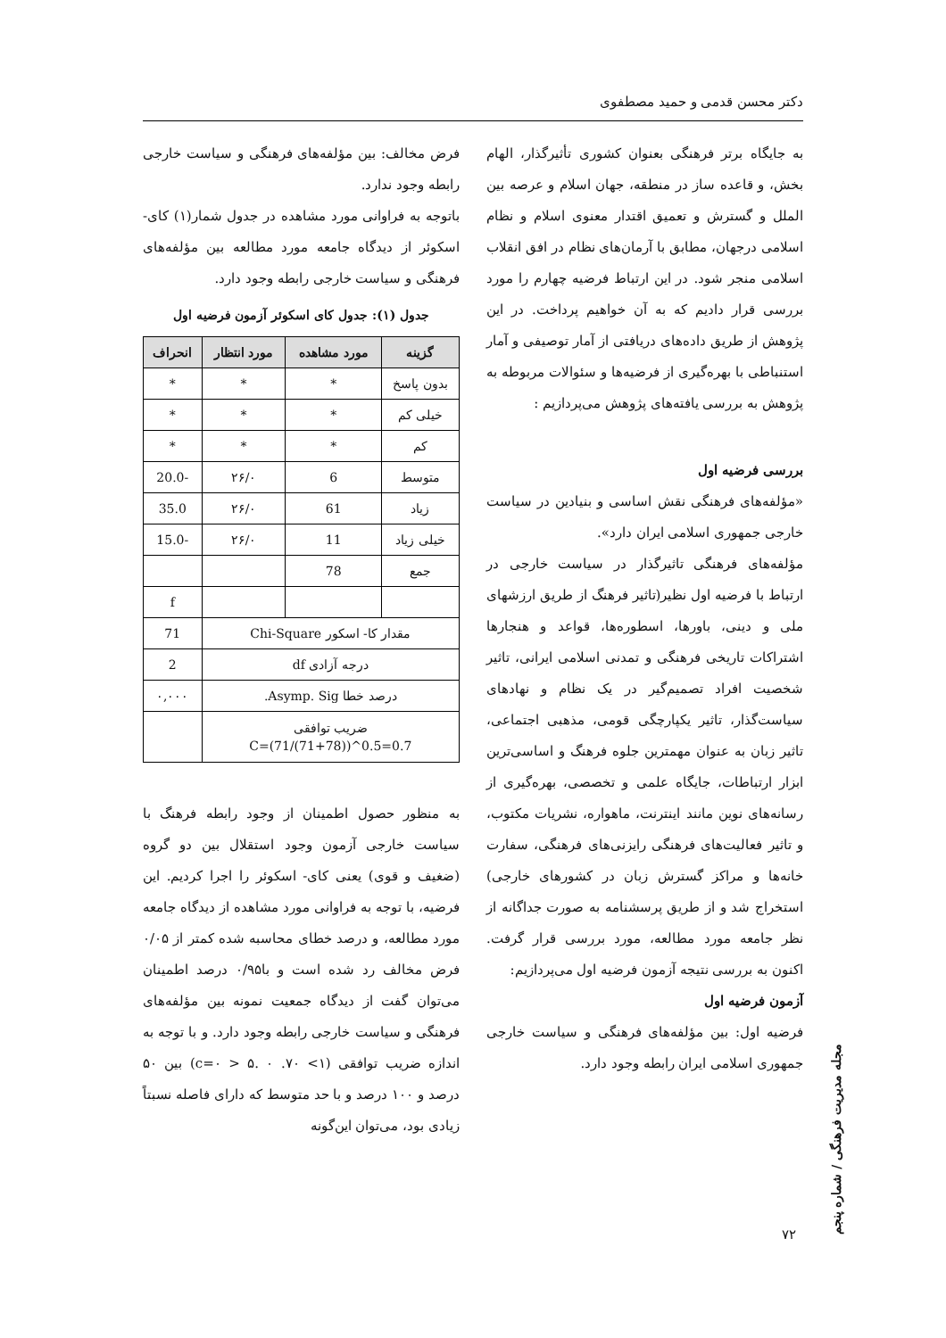دکتر محسن قدمی و حمید مصطفوی
به جایگاه برتر فرهنگی بعنوان کشوری تأثیرگذار، الهام بخش، و قاعده ساز در منطقه، جهان اسلام و عرصه بین الملل و گسترش و تعمیق اقتدار معنوی اسلام و نظام اسلامی درجهان، مطابق با آرمان‌های نظام در افق انقلاب اسلامی منجر شود. در این ارتباط فرضیه چهارم را مورد بررسی قرار دادیم که به آن خواهیم پرداخت. در این پژوهش از طریق داده‌های دریافتی از آمار توصیفی و آمار استنباطی با بهره‌گیری از فرضیه‌ها و سئوالات مربوطه به پژوهش به بررسی یافته‌های پژوهش می‌پردازیم :
بررسی فرضیه اول
«مؤلفه‌های فرهنگی نقش اساسی و بنیادین در سیاست خارجی جمهوری اسلامی ایران دارد».
مؤلفه‌های فرهنگی تاثیرگذار در سیاست خارجی در ارتباط با فرضیه اول نظیر(تاثیر فرهنگ از طریق ارزشهای ملی و دینی، باورها، اسطوره‌ها، قواعد و هنجارها اشتراکات تاریخی فرهنگی و تمدنی اسلامی ایرانی، تاثیر شخصیت افراد تصمیم‌گیر در یک نظام و نهادهای سیاست‌گذار، تاثیر یکپارچگی قومی، مذهبی اجتماعی، تاثیر زبان به عنوان مهمترین جلوه فرهنگ و اساسی‌ترین ابزار ارتباطات، جایگاه علمی و تخصصی، بهره‌گیری از رسانه‌های نوین مانند اینترنت، ماهواره، نشریات مکتوب، و تاثیر فعالیت‌های فرهنگی رایزنی‌های فرهنگی، سفارت خانه‌ها و مراکز گسترش زبان در کشورهای خارجی) استخراج شد و از طریق پرسشنامه به صورت جداگانه از نظر جامعه مورد مطالعه، مورد بررسی قرار گرفت. اکنون به بررسی نتیجه آزمون فرضیه اول می‌پردازیم:
آزمون فرضیه اول
فرضیه اول: بین مؤلفه‌های فرهنگی و سیاست خارجی جمهوری اسلامی ایران رابطه وجود دارد.
فرض مخالف: بین مؤلفه‌های فرهنگی و سیاست خارجی رابطه وجود ندارد.
باتوجه به فراوانی مورد مشاهده در جدول شمار(۱) کای-اسکوئر از دیدگاه جامعه مورد مطالعه بین مؤلفه‌های فرهنگی و سیاست خارجی رابطه وجود دارد.
جدول (۱): جدول کای اسکوئر آزمون فرضیه اول
| گزینه | مورد مشاهده | مورد انتظار | انحراف |
| --- | --- | --- | --- |
| بدون پاسخ | * | * | * |
| خیلی کم | * | * | * |
| کم | * | * | * |
| متوسط | 6 | ۲۶/۰ | -20.0 |
| زیاد | 61 | ۲۶/۰ | 35.0 |
| خیلی زیاد | 11 | ۲۶/۰ | -15.0 |
| جمع | 78 | | |
| | | | f |
| مقدار کا- اسکور Chi-Square | | | 71 |
| درجه آزادی df | | | 2 |
| درصد خطا Asymp. Sig. | | | ۰,۰۰۰ |
| ضریب توافقی C=(71/(71+78))^0.5=0.7 | | | |
به منظور حصول اطمینان از وجود رابطه فرهنگ با سیاست خارجی آزمون وجود استقلال بین دو گروه (ضغیف و قوی) یعنی کای- اسکوئر را اجرا کردیم. این فرضیه، با توجه به فراوانی مورد مشاهده از دیدگاه جامعه مورد مطالعه، و درصد خطای محاسبه شده کمتر از ۰/۰۵ فرض مخالف رد شده است و با۰/۹۵ درصد اطمینان می‌توان گفت از دیدگاه جمعیت نمونه بین مؤلفه‌های فرهنگی و سیاست خارجی رابطه وجود دارد. و با توجه به اندازه ضریب توافقی (۱> ۷۰. c=۰ > ۵. ۰) بین ۵۰ درصد و ۱۰۰ درصد و با حد متوسط که دارای فاصله نسبتاً زیادی بود، می‌توان این‌گونه
مجله مدیریت فرهنگی / شماره پنجم
۷۲